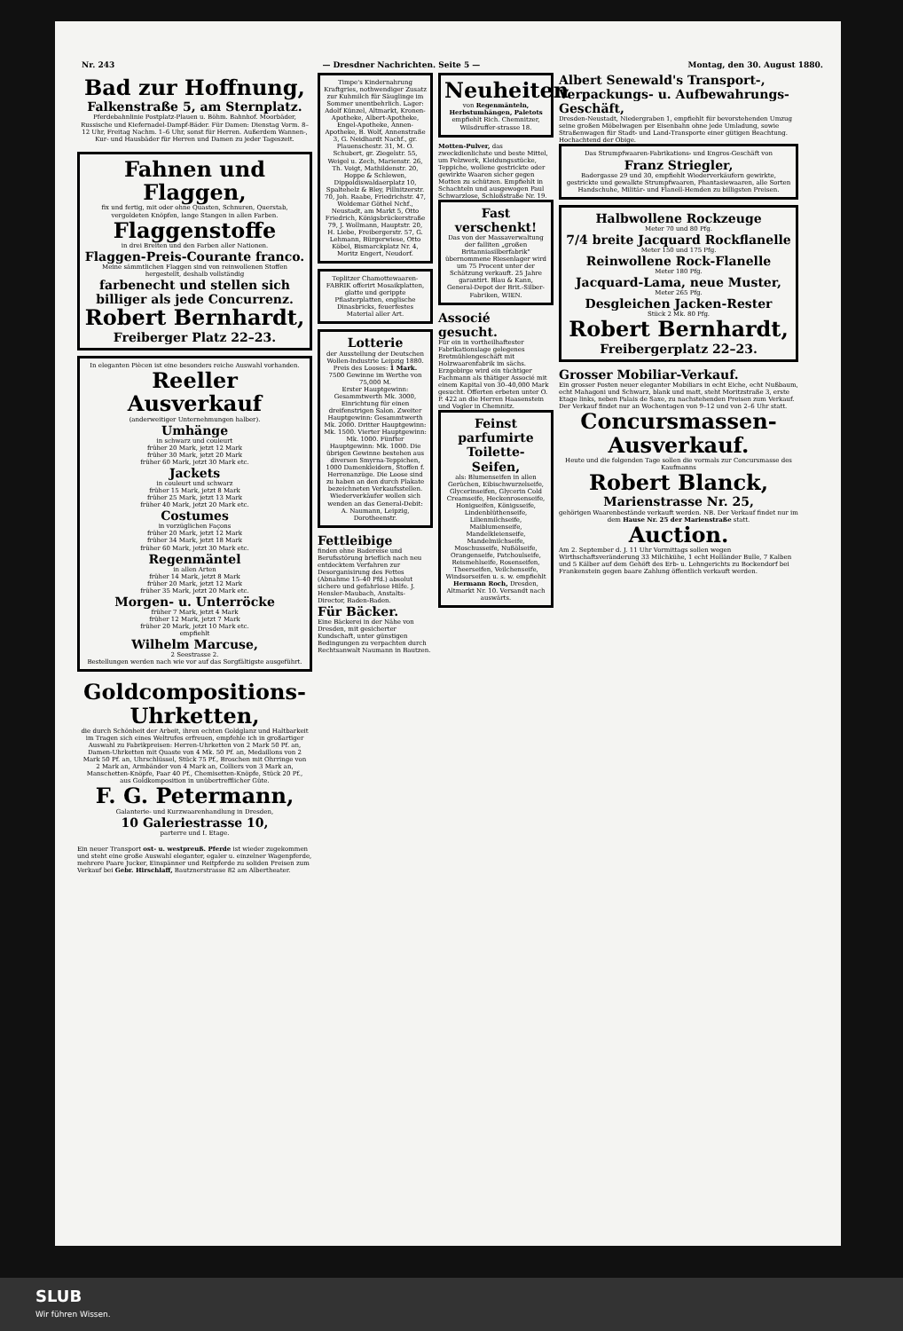Nr. 243 — Dresdner Nachrichten. Seite 5 — Montag, den 30. August 1880.
Bad zur Hoffnung,
Falkenstraße 5, am Sternplatz.
Pferdebahnlinie Postplatz-Plauen u. Böhm. Bahnhof. Moorbäder, Russische und Kiefernadel-Dampf-Bäder. Für Damen: Dienstag Vorm. 8–12 Uhr, Freitag Nachm. 1–6 Uhr, sonst für Herren. Außerdem Wannen-, Kur- und Hausbäder für Herren und Damen zu jeder Tageszeit.
Fahnen und Flaggen,
fix und fertig, mit oder ohne Quasten, Schnuren, Querstab, vergoldeten Knöpfen, lange Stangen in allen Farben.
Flaggenstoffe
in drei Breiten und den Farben aller Nationen.
Flaggen-Preis-Courante franco.
Meine sämmtlichen Flaggen sind von reinwollenen Stoffen hergestellt, deshalb vollständig
farbenecht und stellen sich billiger als jede Concurrenz.
Robert Bernhardt,
Freiberger Platz 22–23.
In eleganten Piècen ist eine besonders reiche Auswahl vorhanden.
Reeller Ausverkauf
(anderweitiger Unternehmungen halber).
Umhänge
in schwarz und couleurt
früher 20 Mark, jetzt 12 Mark
früher 30 Mark, jetzt 20 Mark
früher 60 Mark, jetzt 30 Mark etc.
Jackets
in couleurt und schwarz
früher 15 Mark, jetzt 8 Mark
früher 25 Mark, jetzt 13 Mark
früher 40 Mark, jetzt 20 Mark etc.
Costumes
in vorzüglichen Façons
früher 20 Mark, jetzt 12 Mark
früher 34 Mark, jetzt 18 Mark
früher 60 Mark, jetzt 30 Mark etc.
Regenmäntel
in allen Arten
früher 14 Mark, jetzt 8 Mark
früher 20 Mark, jetzt 12 Mark
früher 35 Mark, jetzt 20 Mark etc.
Morgen- u. Unterröcke
früher 7 Mark, jetzt 4 Mark
früher 12 Mark, jetzt 7 Mark
früher 20 Mark, jetzt 10 Mark etc.
empfiehlt
Wilhelm Marcuse,
2 Seestrasse 2.
Bestellungen werden nach wie vor auf das Sorgfältigste ausgeführt.
Goldcompositions-Uhrketten,
die durch Schönheit der Arbeit, ihren echten Goldglanz und Haltbarkeit im Tragen sich eines Weltrufes erfreuen, empfehle ich in großartiger Auswahl zu Fabrikpreisen: Herren-Uhrketten von 2 Mark 50 Pf. an, Damen-Uhrketten mit Quaste von 4 Mk. 50 Pf. an, Medaillons von 2 Mark 50 Pf. an, Uhrschlüssel, Stück 75 Pf., Broschen mit Ohrringe von 2 Mark an, Armbänder von 4 Mark an, Colliers von 3 Mark an, Manschetten-Knöpfe, Paar 40 Pf., Chemisetten-Knöpfe, Stück 20 Pf., aus Goldkomposition in unübertrefflicher Güte.
F. G. Petermann,
Galanterie- und Kurzwaarenhandlung in Dresden,
10 Galeriestrasse 10,
parterre und I. Etage.
Ein neuer Transport ost- u. westpreuß. Pferde ist wieder zugekommen und steht eine große Auswahl eleganter, egaler u. einzelner Wagenpferde, mehrere Paare Jucker, Einspänner und Reitpferde zu soliden Preisen zum Verkauf bei Gebr. Hirschlaff, Bautznerstrasse 82 am Albertheater.
Timpe's Kindernahrung Kraftgries, nothwendiger Zusatz zur Kuhmilch für Säuglinge im Sommer unentbehrlich. Lager: Adolf Künzel, Altmarkt, Kronen-Apotheke, Albert-Apotheke, Engel-Apotheke, Annen-Apotheke, B. Wolf, Annenstraße 3, G. Neidhardt Nachf., gr. Plauenschestr. 31, M. O. Schubert, gr. Ziegelstr. 55, Weigel u. Zech, Marienstr. 26, Th. Voigt, Mathildenstr. 20, Hoppe & Schlewen, Dippoldiswaldaerplatz 10, Spaltehelz & Bley, Pillnitzerstr. 70, Joh. Raabe, Friedrichstr. 47, Woldemar Göthel Nchf., Neustadt, am Markt 5, Otto Friedrich, Königsbrückerstraße 79, J. Wollmann, Hauptstr. 20, H. Liebe, Freibergerstr. 57, G. Lehmann, Bürgerwiese, Otto Köbel, Bismarckplatz Nr. 4, Moritz Engert, Neudorf.
Teplitzer Chamottewaaren-FABRIK offerirt Mosaikplatten, glatte und gerippte Pflasterplatten, englische Dinasbricks, feuerfestes Material aller Art.
Lotterie
der Ausstellung der Deutschen Wollen-Industrie Leipzig 1880.
Preis des Looses: 1 Mark.
7500 Gewinne im Werthe von 75,000 M.
Erster Hauptgewinn: Gesammtwerth Mk. 3000, Einrichtung für einen dreifenstrigen Salon. Zweiter Hauptgewinn: Gesammtwerth Mk. 2000. Dritter Hauptgewinn: Mk. 1500. Vierter Hauptgewinn: Mk. 1000. Fünfter Hauptgewinn: Mk. 1000. Die übrigen Gewinne bestehen aus diversen Smyrna-Teppichen, 1000 Damenkleidern, Stoffen f. Herrenanzüge. Die Loose sind zu haben an den durch Plakate bezeichneten Verkaufsstellen. Wiederverkäufer wollen sich wenden an das General-Debit: A. Naumann, Leipzig, Dorotheenstr.
Fettleibige
finden ohne Badereise und Berufsstörung brieflich nach neu entdecktem Verfahren zur Desorganisirung des Fettes (Abnahme 15–40 Pfd.) absolut sichere und gefahrlose Hilfe. J. Hensler-Maubach, Anstalts-Director, Baden-Baden.
Für Bäcker.
Eine Bäckerei in der Nähe von Dresden, mit gesicherter Kundschaft, unter günstigen Bedingungen zu verpachten durch Rechtsanwalt Naumann in Bautzen.
Neuheiten
von Regenmänteln, Herbstumhängen, Paletots empfiehlt Rich. Chemnitzer, Wilsdruffer-strasse 18.
Motten-Pulver, das zweckdienlichste und beste Mittel, um Pelzwerk, Kleidungsstücke, Teppiche, wollene gestrickte oder gewirkte Waaren sicher gegen Motten zu schützen. Empfiehlt in Schachteln und ausgewogen Paul Schwarzlose, Schloßstraße Nr. 19.
Fast verschenkt!
Das von der Massaverwaltung der falliten „großen Britanniasilberfabrik" übernommene Riesenlager wird um 75 Procent unter der Schätzung verkauft. 25 Jahre garantirt. Blau & Kann, General-Depot der Brit.-Silber-Fabriken, WIEN.
Associé gesucht.
Für ein in vortheilhaftester Fabrikationslage gelegenes Bretmühlengeschäft mit Holzwaarenfabrik im sächs. Erzgebirge wird ein tüchtiger Fachmann als thätiger Associé mit einem Kapital von 30–40,000 Mark gesucht. Offerten erbeten unter O. P. 422 an die Herren Haasenstein und Vogler in Chemnitz.
Feinst parfumirte Toilette-Seifen,
als: Blumenseifen in allen Gerüchen, Eibischwurzelseife, Glycerinseifen, Glycerin Cold Creamseife, Heckenrosenseife, Honigseifen, Königsseife, Lindenblüthenseife, Lilienmilchseife, Maiblumenseife, Mandelkleienseife, Mandelmilchseife, Moschusseife, Nußölseife, Orangenseife, Patchoulseife, Reismehlseife, Rosenseifen, Theerseifen, Veilchenseife, Windsorseifen u. s. w. empfiehlt Hermann Roch, Dresden, Altmarkt Nr. 10. Versandt nach auswärts.
Albert Senewald's Transport-, Verpackungs- u. Aufbewahrungs-Geschäft,
Dresden-Neustadt, Niedergraben 1, empfiehlt für bevorstehenden Umzug seine großen Möbelwagen per Eisenbahn ohne jede Umladung, sowie Straßenwagen für Stadt- und Land-Transporte einer gütigen Beachtung. Hochachtend der Obige.
Das Strumpfwaaren-Fabrikations- und Engros-Geschäft von
Franz Striegler,
Badergasse 29 und 30, empfiehlt Wiederverkäufern gewirkte, gestrickte und gewalkte Strumpfwaaren, Phantasiewaaren, alle Sorten Handschuhe, Militär- und Flanell-Hemden zu billigsten Preisen.
Halbwollene Rockzeuge
Meter 70 und 80 Pfg.
7/4 breite Jacquard Rockflanelle
Meter 150 und 175 Pfg.
Reinwollene Rock-Flanelle
Meter 180 Pfg.
Jacquard-Lama, neue Muster,
Meter 265 Pfg.
Desgleichen Jacken-Rester
Stück 2 Mk. 80 Pfg.
Robert Bernhardt,
Freibergerplatz 22–23.
Grosser Mobiliar-Verkauf.
Ein grosser Posten neuer eleganter Mobiliars in echt Eiche, echt Nußbaum, echt Mahagoni und Schwarz, blank und matt, steht Moritzstraße 3, erste Etage links, neben Palais de Saxe, zu nachstehenden Preisen zum Verkauf. Der Verkauf findet nur an Wochentagen von 9–12 und von 2–6 Uhr statt.
Concursmassen-Ausverkauf.
Heute und die folgenden Tage sollen die vormals zur Concursmasse des Kaufmanns
Robert Blanck,
Marienstrasse Nr. 25,
gehörigen Waarenbestände verkauft werden. NB. Der Verkauf findet nur im dem Hause Nr. 25 der Marienstraße statt.
Auction.
Am 2. September d. J. 11 Uhr Vormittags sollen wegen Wirthschaftsveränderung 33 Milchkühe, 1 echt Holländer Bulle, 7 Kalben und 5 Kälber auf dem Gehöft des Erb- u. Lehngerichts zu Bockendorf bei Frankenstein gegen baare Zahlung öffentlich verkauft werden.
SLUB
Wir führen Wissen.